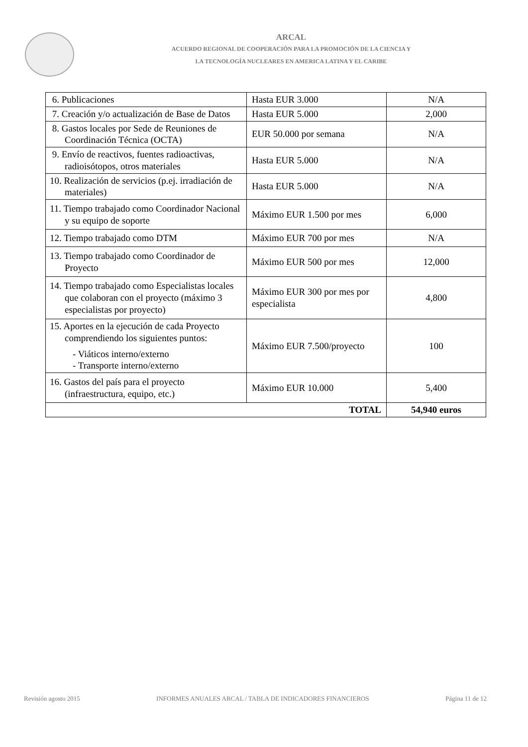ARCAL
ACUERDO REGIONAL DE COOPERACIÓN PARA LA PROMOCIÓN DE LA CIENCIA Y
LA TECNOLOGÍA NUCLEARES EN AMERICA LATINA Y EL CARIBE
| 6. Publicaciones | Hasta EUR 3.000 | N/A |
| 7. Creación y/o actualización de Base de Datos | Hasta EUR 5.000 | 2,000 |
| 8. Gastos locales por Sede de Reuniones de Coordinación Técnica (OCTA) | EUR 50.000 por semana | N/A |
| 9. Envío de reactivos, fuentes radioactivas, radioisótopos, otros materiales | Hasta EUR 5.000 | N/A |
| 10. Realización de servicios (p.ej. irradiación de materiales) | Hasta EUR 5.000 | N/A |
| 11. Tiempo trabajado como Coordinador Nacional y su equipo de soporte | Máximo EUR 1.500 por mes | 6,000 |
| 12. Tiempo trabajado como DTM | Máximo EUR 700 por mes | N/A |
| 13. Tiempo trabajado como Coordinador de Proyecto | Máximo EUR 500 por mes | 12,000 |
| 14. Tiempo trabajado como Especialistas locales que colaboran con el proyecto (máximo 3 especialistas por proyecto) | Máximo EUR 300 por mes por especialista | 4,800 |
| 15. Aportes en la ejecución de cada Proyecto comprendiendo los siguientes puntos: - Viáticos interno/externo - Transporte interno/externo | Máximo EUR 7.500/proyecto | 100 |
| 16. Gastos del país para el proyecto (infraestructura, equipo, etc.) | Máximo EUR 10.000 | 5,400 |
| TOTAL | | 54,940 euros |
Revisión agosto 2015 INFORMES ANUALES ARCAL / TABLA DE INDICADORES FINANCIEROS Página 11 de 12